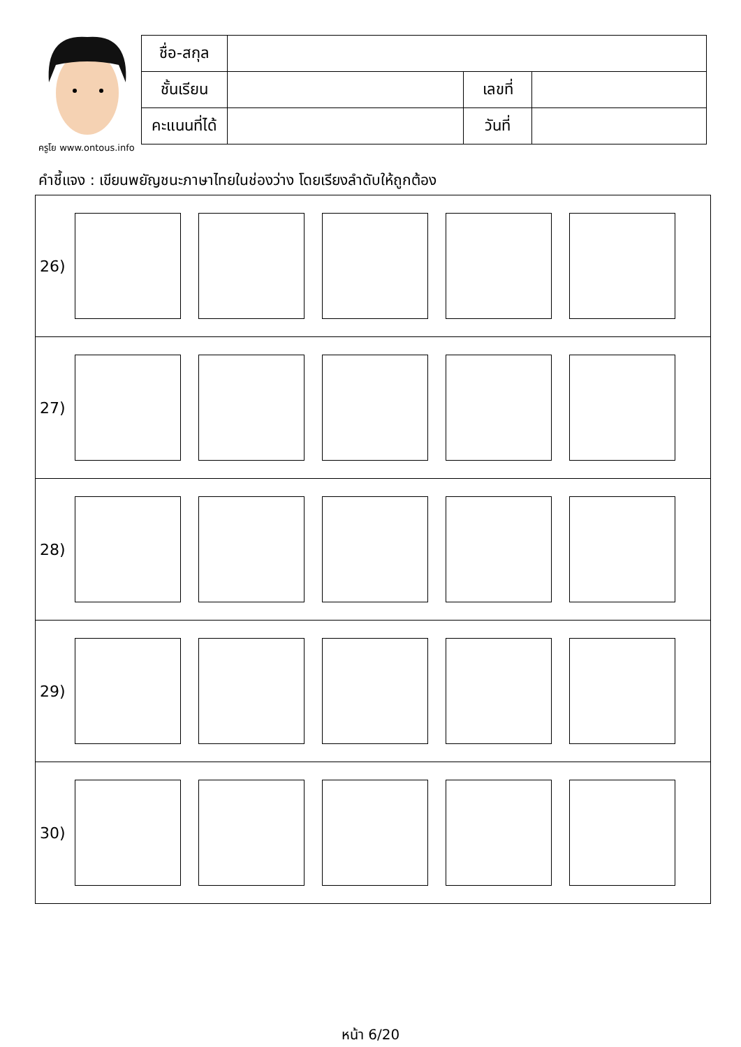ครูโย www.ontous.info
| ชื่อ-สกุล | | | |
| ชั้นเรียน | | เลขที่ | |
| คะแนนที่ได้ | | วันที่ | |
คำชี้แจง : เขียนพยัญชนะภาษาไทยในช่องว่าง โดยเรียงลำดับให้ถูกต้อง
26)
27)
28)
29)
30)
หน้า 6/20